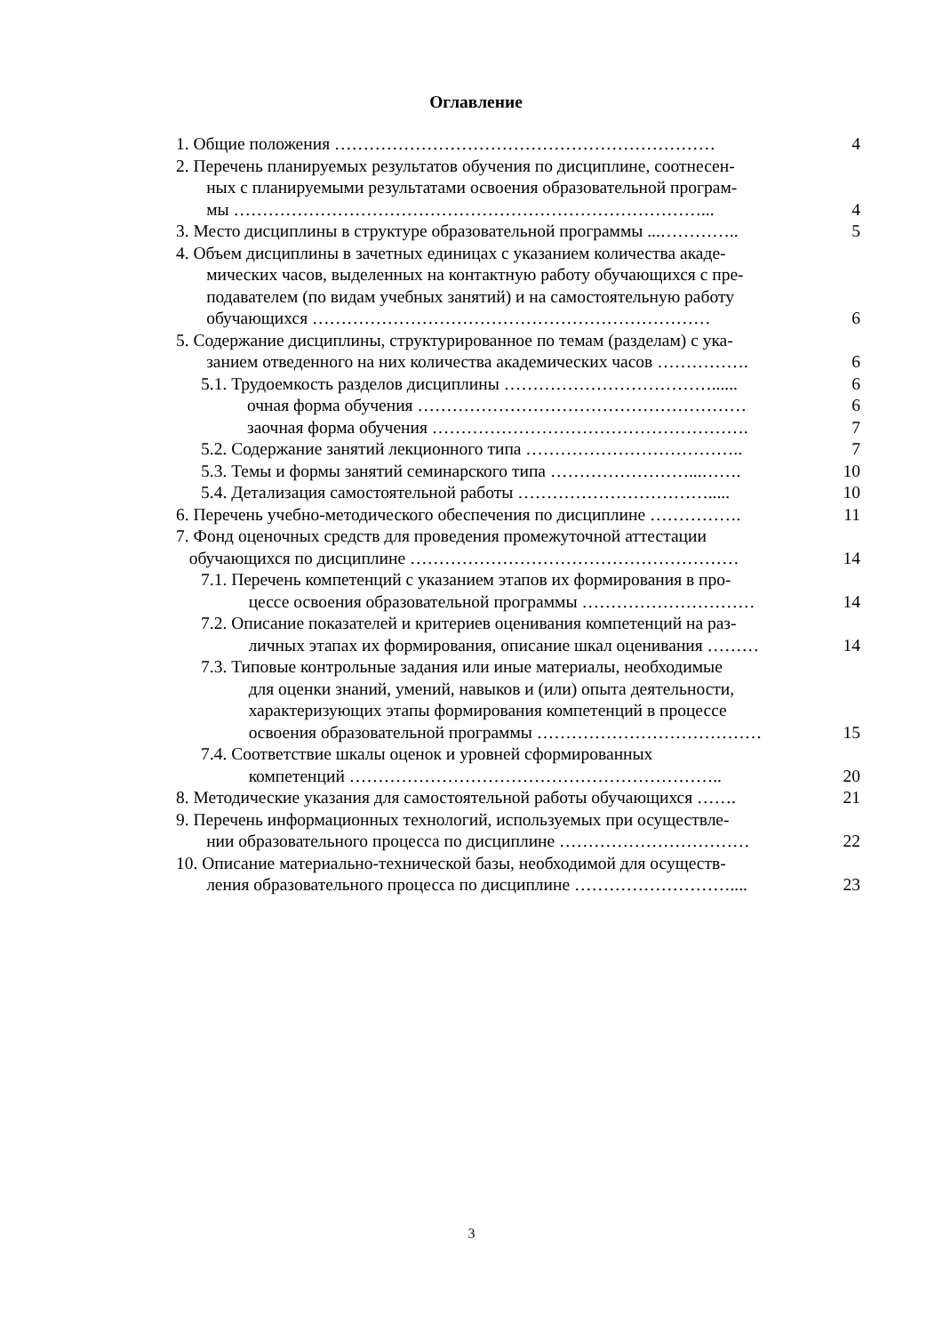Оглавление
| 1. Общие положения ………………………………………………………… | 4 |
| 2. Перечень планируемых результатов обучения по дисциплине, соотнесен- ных с планируемыми результатами освоения образовательной програм- мы ………………………………………………………………………... | 4 |
| 3. Место дисциплины в структуре образовательной программы ...………….. | 5 |
| 4. Объем дисциплины в зачетных единицах с указанием количества акаде- мических часов, выделенных на контактную работу обучающихся с пре- подавателем (по видам учебных занятий) и на самостоятельную работу обучающихся …………………………………………………………… | 6 |
| 5. Содержание дисциплины, структурированное по темам (разделам) с ука- занием отведенного на них количества академических часов ……………. | 6 |
| 5.1. Трудоемкость разделов дисциплины ………………………………...... | 6 |
| очная форма обучения ………………………………………………… | 6 |
| заочная форма обучения ………………………………………………. | 7 |
| 5.2. Содержание занятий лекционного типа ……………………………….. | 7 |
| 5.3. Темы и формы занятий семинарского типа ……………………...……. | 10 |
| 5.4. Детализация самостоятельной работы ……………………………..... | 10 |
| 6. Перечень учебно-методического обеспечения по дисциплине ……………. | 11 |
| 7. Фонд оценочных средств для проведения промежуточной аттестации обучающихся по дисциплине ………………………………………………… | 14 |
| 7.1. Перечень компетенций с указанием этапов их формирования в про- цессе освоения образовательной программы ………………………… | 14 |
| 7.2. Описание показателей и критериев оценивания компетенций на раз- личных этапах их формирования, описание шкал оценивания ……… | 14 |
| 7.3. Типовые контрольные задания или иные материалы, необходимые для оценки знаний, умений, навыков и (или) опыта деятельности, характеризующих этапы формирования компетенций в процессе освоения образовательной программы ………………………………… | 15 |
| 7.4. Соответствие шкалы оценок и уровней сформированных компетенций ……………………………………………………….. | 20 |
| 8. Методические указания для самостоятельной работы обучающихся ……. | 21 |
| 9. Перечень информационных технологий, используемых при осуществле- нии образовательного процесса по дисциплине …………………………… | 22 |
| 10. Описание материально-технической базы, необходимой для осуществ- ления образовательного процесса по дисциплине ……………………….... | 23 |
3